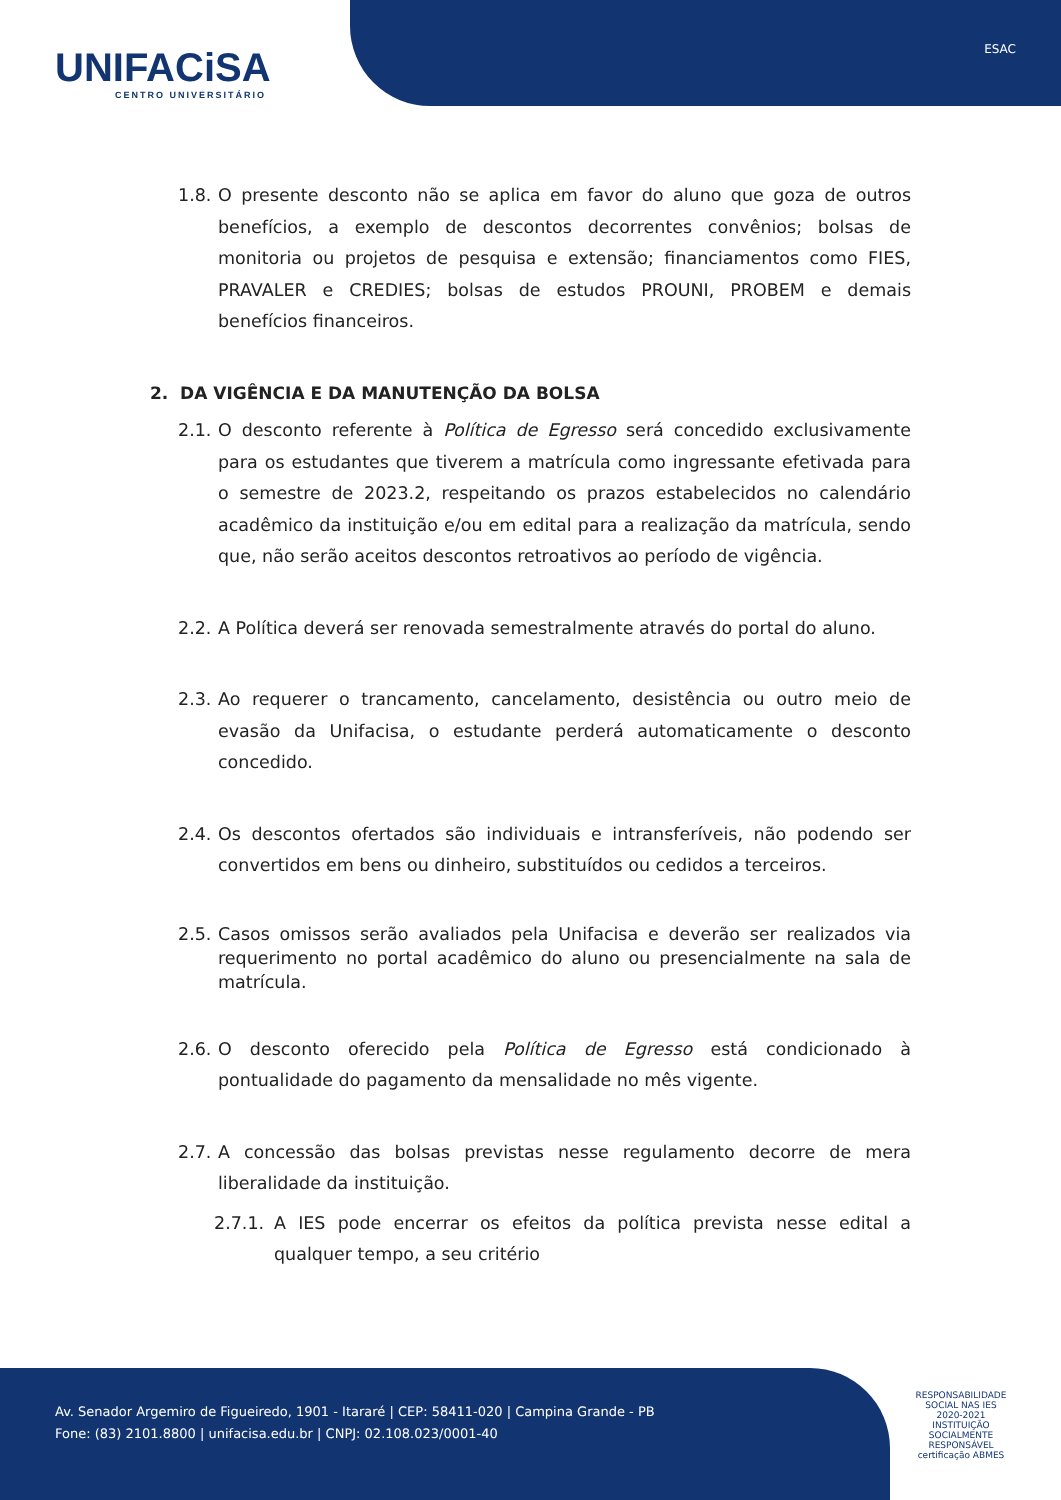UNIFACiSA
CENTRO UNIVERSITÁRIO
ESAC
1.8. O presente desconto não se aplica em favor do aluno que goza de outros benefícios, a exemplo de descontos decorrentes convênios; bolsas de monitoria ou projetos de pesquisa e extensão; financiamentos como FIES, PRAVALER e CREDIES; bolsas de estudos PROUNI, PROBEM e demais benefícios financeiros.
2. DA VIGÊNCIA E DA MANUTENÇÃO DA BOLSA
2.1. O desconto referente à Política de Egresso será concedido exclusivamente para os estudantes que tiverem a matrícula como ingressante efetivada para o semestre de 2023.2, respeitando os prazos estabelecidos no calendário acadêmico da instituição e/ou em edital para a realização da matrícula, sendo que, não serão aceitos descontos retroativos ao período de vigência.
2.2. A Política deverá ser renovada semestralmente através do portal do aluno.
2.3. Ao requerer o trancamento, cancelamento, desistência ou outro meio de evasão da Unifacisa, o estudante perderá automaticamente o desconto concedido.
2.4. Os descontos ofertados são individuais e intransferíveis, não podendo ser convertidos em bens ou dinheiro, substituídos ou cedidos a terceiros.
2.5. Casos omissos serão avaliados pela Unifacisa e deverão ser realizados via requerimento no portal acadêmico do aluno ou presencialmente na sala de matrícula.
2.6. O desconto oferecido pela Política de Egresso está condicionado à pontualidade do pagamento da mensalidade no mês vigente.
2.7. A concessão das bolsas previstas nesse regulamento decorre de mera liberalidade da instituição.
2.7.1. A IES pode encerrar os efeitos da política prevista nesse edital a qualquer tempo, a seu critério
Av. Senador Argemiro de Figueiredo, 1901 - Itararé | CEP: 58411-020 | Campina Grande - PB
Fone: (83) 2101.8800 | unifacisa.edu.br | CNPJ: 02.108.023/0001-40
RESPONSABILIDADE SOCIAL NAS IES
2020-2021
INSTITUIÇÃO SOCIALMENTE RESPONSÁVEL
certificação ABMES